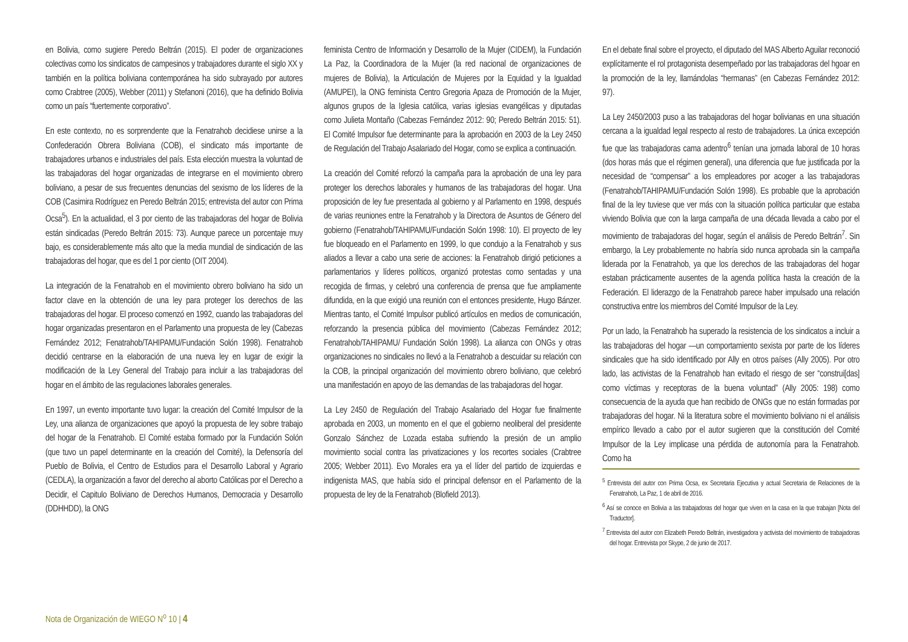en Bolivia, como sugiere Peredo Beltrán (2015). El poder de organizaciones colectivas como los sindicatos de campesinos y trabajadores durante el siglo XX y también en la política boliviana contemporánea ha sido subrayado por autores como Crabtree (2005), Webber (2011) y Stefanoni (2016), que ha definido Bolivia como un país “fuertemente corporativo”.
En este contexto, no es sorprendente que la Fenatrahob decidiese unirse a la Confederación Obrera Boliviana (COB), el sindicato más importante de trabajadores urbanos e industriales del país. Esta elección muestra la voluntad de las trabajadoras del hogar organizadas de integrarse en el movimiento obrero boliviano, a pesar de sus frecuentes denuncias del sexismo de los líderes de la COB (Casimira Rodríguez en Peredo Beltrán 2015; entrevista del autor con Prima Ocsa<sup>5</sup>). En la actualidad, el 3 por ciento de las trabajadoras del hogar de Bolivia están sindicadas (Peredo Beltrán 2015: 73). Aunque parece un porcentaje muy bajo, es considerablemente más alto que la media mundial de sindicación de las trabajadoras del hogar, que es del 1 por ciento (OIT 2004).
La integración de la Fenatrahob en el movimiento obrero boliviano ha sido un factor clave en la obtención de una ley para proteger los derechos de las trabajadoras del hogar. El proceso comenzó en 1992, cuando las trabajadoras del hogar organizadas presentaron en el Parlamento una propuesta de ley (Cabezas Fernández 2012; Fenatrahob/TAHIPAMU/Fundación Solón 1998). Fenatrahob decidió centrarse en la elaboración de una nueva ley en lugar de exigir la modificación de la Ley General del Trabajo para incluir a las trabajadoras del hogar en el ámbito de las regulaciones laborales generales.
En 1997, un evento importante tuvo lugar: la creación del Comité Impulsor de la Ley, una alianza de organizaciones que apoyó la propuesta de ley sobre trabajo del hogar de la Fenatrahob. El Comité estaba formado por la Fundación Solón (que tuvo un papel determinante en la creación del Comité), la Defensoría del Pueblo de Bolivia, el Centro de Estudios para el Desarrollo Laboral y Agrario (CEDLA), la organización a favor del derecho al aborto Católicas por el Derecho a Decidir, el Capitulo Boliviano de Derechos Humanos, Democracia y Desarrollo (DDHHDD), la ONG
feminista Centro de Información y Desarrollo de la Mujer (CIDEM), la Fundación La Paz, la Coordinadora de la Mujer (la red nacional de organizaciones de mujeres de Bolivia), la Articulación de Mujeres por la Equidad y la Igualdad (AMUPEI), la ONG feminista Centro Gregoria Apaza de Promoción de la Mujer, algunos grupos de la Iglesia católica, varias iglesias evangélicas y diputadas como Julieta Montaño (Cabezas Fernández 2012: 90; Peredo Beltrán 2015: 51). El Comité Impulsor fue determinante para la aprobación en 2003 de la Ley 2450 de Regulación del Trabajo Asalariado del Hogar, como se explica a continuación.
La creación del Comité reforzó la campaña para la aprobación de una ley para proteger los derechos laborales y humanos de las trabajadoras del hogar. Una proposición de ley fue presentada al gobierno y al Parlamento en 1998, después de varias reuniones entre la Fenatrahob y la Directora de Asuntos de Género del gobierno (Fenatrahob/TAHIPAMU/Fundación Solón 1998: 10). El proyecto de ley fue bloqueado en el Parlamento en 1999, lo que condujo a la Fenatrahob y sus aliados a llevar a cabo una serie de acciones: la Fenatrahob dirigió peticiones a parlamentarios y líderes políticos, organizó protestas como sentadas y una recogida de firmas, y celebró una conferencia de prensa que fue ampliamente difundida, en la que exigió una reunión con el entonces presidente, Hugo Bánzer. Mientras tanto, el Comité Impulsor publicó artículos en medios de comunicación, reforzando la presencia pública del movimiento (Cabezas Fernández 2012; Fenatrahob/TAHIPAMU/ Fundación Solón 1998). La alianza con ONGs y otras organizaciones no sindicales no llevó a la Fenatrahob a descuidar su relación con la COB, la principal organización del movimiento obrero boliviano, que celebró una manifestación en apoyo de las demandas de las trabajadoras del hogar.
La Ley 2450 de Regulación del Trabajo Asalariado del Hogar fue finalmente aprobada en 2003, un momento en el que el gobierno neoliberal del presidente Gonzalo Sánchez de Lozada estaba sufriendo la presión de un amplio movimiento social contra las privatizaciones y los recortes sociales (Crabtree 2005; Webber 2011). Evo Morales era ya el líder del partido de izquierdas e indigenista MAS, que había sido el principal defensor en el Parlamento de la propuesta de ley de la Fenatrahob (Blofield 2013).
En el debate final sobre el proyecto, el diputado del MAS Alberto Aguilar reconoció explícitamente el rol protagonista desempeñado por las trabajadoras del hgoar en la promoción de la ley, llamándolas “hermanas” (en Cabezas Fernández 2012: 97).
La Ley 2450/2003 puso a las trabajadoras del hogar bolivianas en una situación cercana a la igualdad legal respecto al resto de trabajadores. La única excepción fue que las trabajadoras cama adentro<sup>6</sup> tenían una jornada laboral de 10 horas (dos horas más que el régimen general), una diferencia que fue justificada por la necesidad de “compensar” a los empleadores por acoger a las trabajadoras (Fenatrahob/TAHIPAMU/Fundación Solón 1998). Es probable que la aprobación final de la ley tuviese que ver más con la situación política particular que estaba viviendo Bolivia que con la larga campaña de una década llevada a cabo por el movimiento de trabajadoras del hogar, según el análisis de Peredo Beltrán<sup>7</sup>. Sin embargo, la Ley probablemente no habría sido nunca aprobada sin la campaña liderada por la Fenatrahob, ya que los derechos de las trabajadoras del hogar estaban prácticamente ausentes de la agenda política hasta la creación de la Federación. El liderazgo de la Fenatrahob parece haber impulsado una relación constructiva entre los miembros del Comité Impulsor de la Ley.
Por un lado, la Fenatrahob ha superado la resistencia de los sindicatos a incluir a las trabajadoras del hogar —un comportamiento sexista por parte de los líderes sindicales que ha sido identificado por Ally en otros países (Ally 2005). Por otro lado, las activistas de la Fenatrahob han evitado el riesgo de ser “construi[das] como víctimas y receptoras de la buena voluntad” (Ally 2005: 198) como consecuencia de la ayuda que han recibido de ONGs que no están formadas por trabajadoras del hogar. Ni la literatura sobre el movimiento boliviano ni el análisis empírico llevado a cabo por el autor sugieren que la constitución del Comité Impulsor de la Ley implicase una pérdida de autonomía para la Fenatrahob. Como ha
<sup>5</sup> Entrevista del autor con Prima Ocsa, ex Secretaria Ejecutiva y actual Secretaria de Relaciones de la Fenatrahob, La Paz, 1 de abril de 2016.
<sup>6</sup> Así se conoce en Bolivia a las trabajadoras del hogar que viven en la casa en la que trabajan [Nota del Traductor].
<sup>7</sup> Entrevista del autor con Elizabeth Peredo Beltrán, investigadora y activista del movimiento de trabajadoras del hogar. Entrevista por Skype, 2 de junio de 2017.
Nota de Organización de WIEGO N<sup>o</sup> 10 | 4